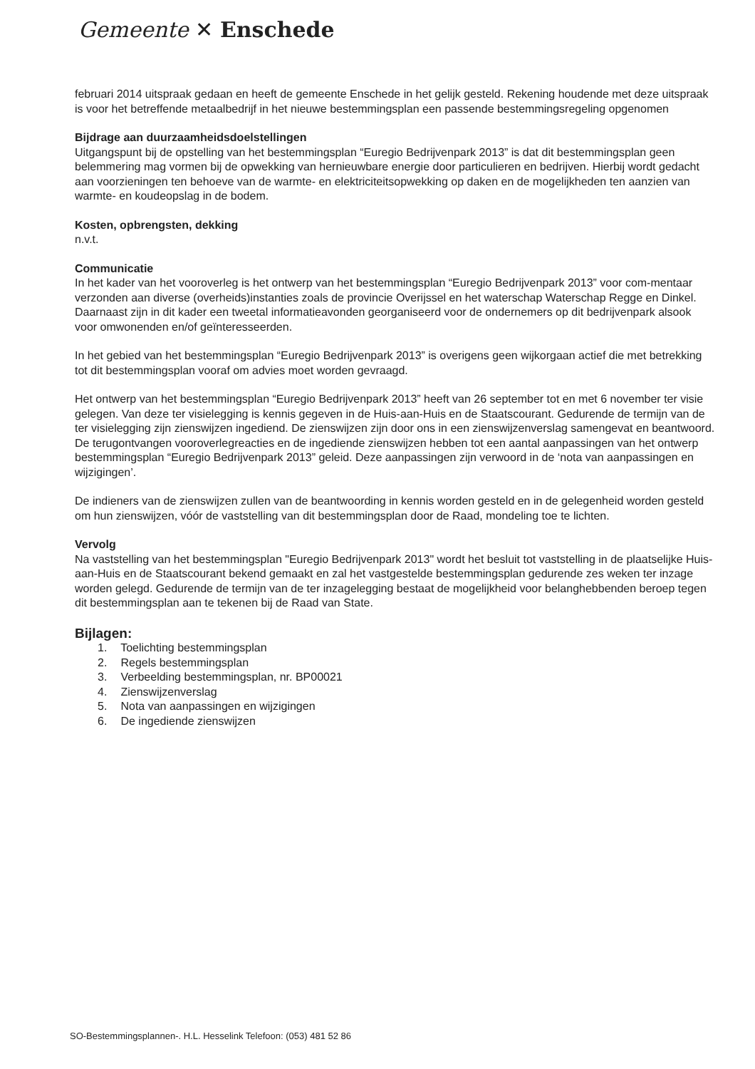Gemeente ✕ Enschede
februari 2014 uitspraak gedaan en heeft de gemeente Enschede in het gelijk gesteld. Rekening houdende met deze uitspraak is voor het betreffende metaalbedrijf in het nieuwe bestemmingsplan een passende bestemmingsregeling opgenomen
Bijdrage aan duurzaamheidsdoelstellingen
Uitgangspunt bij de opstelling van het bestemmingsplan “Euregio Bedrijvenpark 2013” is dat dit bestemmingsplan geen belemmering mag vormen bij de opwekking van hernieuwbare energie door particulieren en bedrijven. Hierbij wordt gedacht aan voorzieningen ten behoeve van de warmte- en elektriciteitsopwekking op daken en de mogelijkheden ten aanzien van warmte- en koudeopslag in de bodem.
Kosten, opbrengsten, dekking
n.v.t.
Communicatie
In het kader van het vooroverleg is het ontwerp van het bestemmingsplan “Euregio Bedrijvenpark 2013” voor com-mentaar verzonden aan diverse (overheids)instanties zoals de provincie Overijssel en het waterschap Waterschap Regge en Dinkel. Daarnaast zijn in dit kader een tweetal informatieavonden georganiseerd voor de ondernemers op dit bedrijvenpark alsook voor omwonenden en/of geïnteresseerden.
In het gebied van het bestemmingsplan “Euregio Bedrijvenpark 2013” is overigens geen wijkorgaan actief die met betrekking tot dit bestemmingsplan vooraf om advies moet worden gevraagd.
Het ontwerp van het bestemmingsplan “Euregio Bedrijvenpark 2013” heeft van 26 september tot en met 6 november ter visie gelegen. Van deze ter visielegging is kennis gegeven in de Huis-aan-Huis en de Staatscourant. Gedurende de termijn van de ter visielegging zijn zienswijzen ingediend. De zienswijzen zijn door ons in een zienswijzenverslag samengevat en beantwoord. De terugontvangen vooroverlegreacties en de ingediende zienswijzen hebben tot een aantal aanpassingen van het ontwerp bestemmingsplan “Euregio Bedrijvenpark 2013” geleid. Deze aanpassingen zijn verwoord in de ‘nota van aanpassingen en wijzigingen’.
De indieners van de zienswijzen zullen van de beantwoording in kennis worden gesteld en in de gelegenheid worden gesteld om hun zienswijzen, vóór de vaststelling van dit bestemmingsplan door de Raad, mondeling toe te lichten.
Vervolg
Na vaststelling van het bestemmingsplan "Euregio Bedrijvenpark 2013" wordt het besluit tot vaststelling in de plaatselijke Huis-aan-Huis en de Staatscourant bekend gemaakt en zal het vastgestelde bestemmingsplan gedurende zes weken ter inzage worden gelegd. Gedurende de termijn van de ter inzagelegging bestaat de mogelijkheid voor belanghebbenden beroep tegen dit bestemmingsplan aan te tekenen bij de Raad van State.
Bijlagen:
1. Toelichting bestemmingsplan
2. Regels bestemmingsplan
3. Verbeelding bestemmingsplan, nr. BP00021
4. Zienswijzenverslag
5. Nota van aanpassingen en wijzigingen
6. De ingediende zienswijzen
SO-Bestemmingsplannen-. H.L. Hesselink Telefoon: (053) 481 52 86